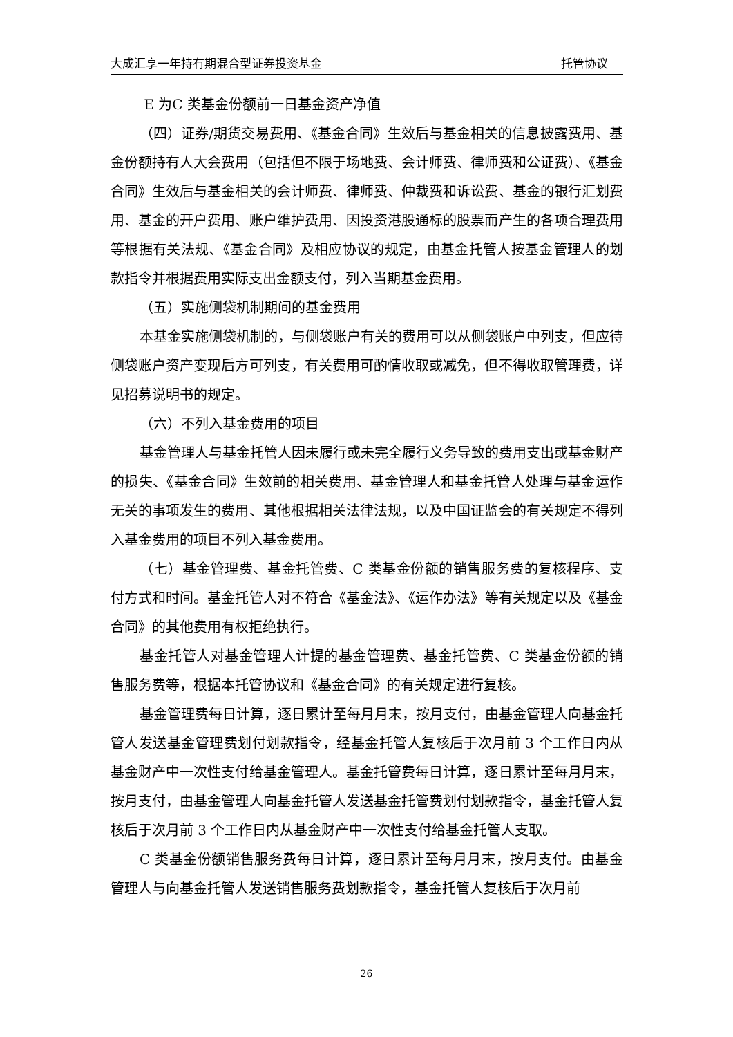大成汇享一年持有期混合型证券投资基金 托管协议
E 为C 类基金份额前一日基金资产净值
（四）证券/期货交易费用、《基金合同》生效后与基金相关的信息披露费用、基金份额持有人大会费用（包括但不限于场地费、会计师费、律师费和公证费）、《基金合同》生效后与基金相关的会计师费、律师费、仲裁费和诉讼费、基金的银行汇划费用、基金的开户费用、账户维护费用、因投资港股通标的股票而产生的各项合理费用等根据有关法规、《基金合同》及相应协议的规定，由基金托管人按基金管理人的划款指令并根据费用实际支出金额支付，列入当期基金费用。
（五）实施侧袋机制期间的基金费用
本基金实施侧袋机制的，与侧袋账户有关的费用可以从侧袋账户中列支，但应待侧袋账户资产变现后方可列支，有关费用可酌情收取或减免，但不得收取管理费，详见招募说明书的规定。
（六）不列入基金费用的项目
基金管理人与基金托管人因未履行或未完全履行义务导致的费用支出或基金财产的损失、《基金合同》生效前的相关费用、基金管理人和基金托管人处理与基金运作无关的事项发生的费用、其他根据相关法律法规，以及中国证监会的有关规定不得列入基金费用的项目不列入基金费用。
（七）基金管理费、基金托管费、C 类基金份额的销售服务费的复核程序、支付方式和时间。基金托管人对不符合《基金法》、《运作办法》等有关规定以及《基金合同》的其他费用有权拒绝执行。
基金托管人对基金管理人计提的基金管理费、基金托管费、C 类基金份额的销售服务费等，根据本托管协议和《基金合同》的有关规定进行复核。
基金管理费每日计算，逐日累计至每月月末，按月支付，由基金管理人向基金托管人发送基金管理费划付划款指令，经基金托管人复核后于次月前 3 个工作日内从基金财产中一次性支付给基金管理人。基金托管费每日计算，逐日累计至每月月末，按月支付，由基金管理人向基金托管人发送基金托管费划付划款指令，基金托管人复核后于次月前 3 个工作日内从基金财产中一次性支付给基金托管人支取。
C 类基金份额销售服务费每日计算，逐日累计至每月月末，按月支付。由基金管理人与向基金托管人发送销售服务费划款指令，基金托管人复核后于次月前
26